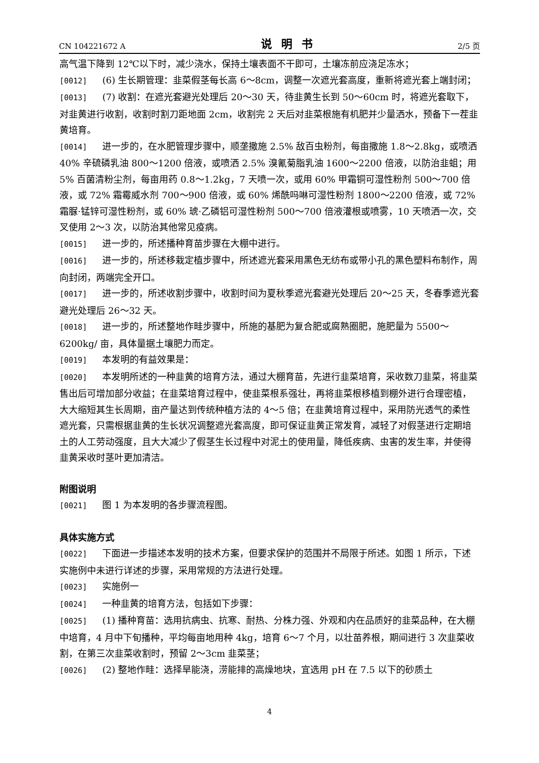CN 104221672 A 说明书 2/5 页
高气温下降到 12℃以下时，减少浇水，保持土壤表面不干即可，土壤冻前应浇足冻水；
[0012] (6) 生长期管理：韭菜假茎每长高 6～8cm，调整一次遮光套高度，重新将遮光套上端封闭；
[0013] (7) 收割：在遮光套避光处理后 20～30 天，待韭黄生长到 50～60cm 时，将遮光套取下，对韭黄进行收割，收割时割刀距地面 2cm，收割完 2 天后对韭菜根施有机肥并少量洒水，预备下一茬韭黄培育。
[0014] 进一步的，在水肥管理步骤中，顺垄撒施 2.5% 敌百虫粉剂，每亩撒施 1.8～2.8kg，或喷洒 40% 辛硫磷乳油 800～1200 倍液，或喷洒 2.5% 溴氰菊脂乳油 1600～2200 倍液，以防治韭蛆；用 5% 百菌清粉尘剂，每亩用药 0.8～1.2kg，7 天喷一次，或用 60% 甲霜铜可湿性粉剂 500～700 倍液，或 72% 霜霉威水剂 700～900 倍液，或 60% 烯酰吗啉可湿性粉剂 1800～2200 倍液，或 72% 霜脲·锰锌可湿性粉剂，或 60% 琥·乙磷铝可湿性粉剂 500～700 倍液灌根或喷雾，10 天喷洒一次，交叉使用 2～3 次，以防治其他常见疫病。
[0015] 进一步的，所述播种育苗步骤在大棚中进行。
[0016] 进一步的，所述移栽定植步骤中，所述遮光套采用黑色无纺布或带小孔的黑色塑料布制作，周向封闭，两端完全开口。
[0017] 进一步的，所述收割步骤中，收割时间为夏秋季遮光套避光处理后 20～25 天，冬春季遮光套避光处理后 26～32 天。
[0018] 进一步的，所述整地作畦步骤中，所施的基肥为复合肥或腐熟圈肥，施肥量为 5500～6200kg/ 亩，具体量据土壤肥力而定。
[0019] 本发明的有益效果是：
[0020] 本发明所述的一种韭黄的培育方法，通过大棚育苗，先进行韭菜培育，采收数刀韭菜，将韭菜售出后可增加部分收益；在韭菜培育过程中，使韭菜根系强壮，再将韭菜根移植到棚外进行合理密植，大大缩短其生长周期，亩产量达到传统种植方法的 4～5 倍；在韭黄培育过程中，采用防光透气的柔性遮光套，只需根据韭黄的生长状况调整遮光套高度，即可保证韭黄正常发育，减轻了对假茎进行定期培土的人工劳动强度，且大大减少了假茎生长过程中对泥土的使用量，降低疾病、虫害的发生率，并使得韭黄采收时茎叶更加清洁。
附图说明
[0021] 图 1 为本发明的各步骤流程图。
具体实施方式
[0022] 下面进一步描述本发明的技术方案，但要求保护的范围并不局限于所述。如图 1 所示，下述实施例中未进行详述的步骤，采用常规的方法进行处理。
[0023] 实施例一
[0024] 一种韭黄的培育方法，包括如下步骤：
[0025] (1) 播种育苗：选用抗病虫、抗寒、耐热、分株力强、外观和内在品质好的韭菜品种，在大棚中培育，4 月中下旬播种，平均每亩地用种 4kg，培育 6～7 个月，以壮苗养根，期间进行 3 次韭菜收割，在第三次韭菜收割时，预留 2～3cm 韭菜茎；
[0026] (2) 整地作畦：选择旱能浇，涝能排的高燥地块，宜选用 pH 在 7.5 以下的砂质土
4